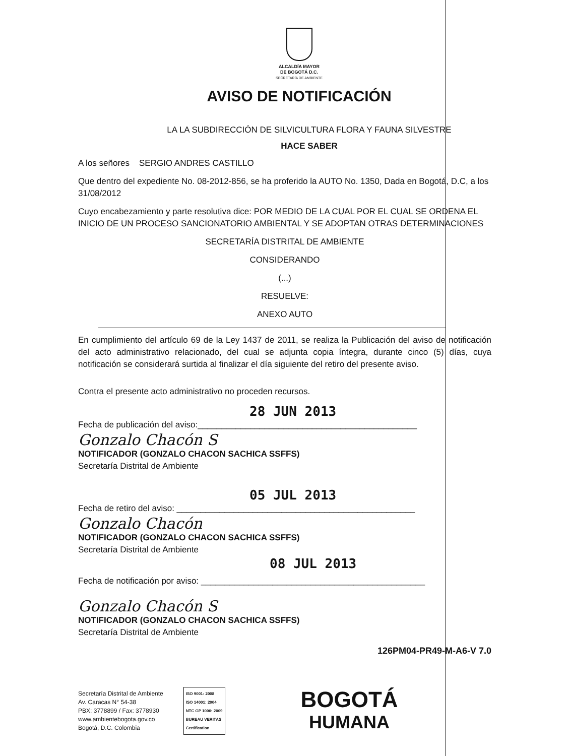ALCALDÍA MAYOR
DE BOGOTÁ D.C.
SECRETARÍA DE AMBIENTE
AVISO DE NOTIFICACIÓN
LA LA SUBDIRECCIÓN DE SILVICULTURA FLORA Y FAUNA SILVESTRE
HACE SABER
A los señores SERGIO ANDRES CASTILLO
Que dentro del expediente No. 08-2012-856, se ha proferido la AUTO No. 1350, Dada en Bogotá, D.C, a los 31/08/2012
Cuyo encabezamiento y parte resolutiva dice: POR MEDIO DE LA CUAL POR EL CUAL SE ORDENA EL INICIO DE UN PROCESO SANCIONATORIO AMBIENTAL Y SE ADOPTAN OTRAS DETERMINACIONES
SECRETARÍA DISTRITAL DE AMBIENTE
CONSIDERANDO
(...)
RESUELVE:
ANEXO AUTO
En cumplimiento del artículo 69 de la Ley 1437 de 2011, se realiza la Publicación del aviso de notificación del acto administrativo relacionado, del cual se adjunta copia íntegra, durante cinco (5) días, cuya notificación se considerará surtida al finalizar el día siguiente del retiro del presente aviso.
Contra el presente acto administrativo no proceden recursos.
28 JUN 2013
Fecha de publicación del aviso:______________________________________________
Gonzalo Chacón S
NOTIFICADOR (GONZALO CHACON SACHICA SSFFS)
Secretaría Distrital de Ambiente
05 JUL 2013
Fecha de retiro del aviso: __________________________________________________
Gonzalo Chacón
NOTIFICADOR (GONZALO CHACON SACHICA SSFFS)
Secretaría Distrital de Ambiente
08 JUL 2013
Fecha de notificación por aviso: _______________________________________________
Gonzalo Chacón S
NOTIFICADOR (GONZALO CHACON SACHICA SSFFS)
Secretaría Distrital de Ambiente
126PM04-PR49-M-A6-V 7.0
Secretaría Distrital de Ambiente
Av. Caracas N° 54-38
PBX: 3778899 / Fax: 3778930
www.ambientebogota.gov.co
Bogotá, D.C. Colombia
ISO 9001: 2008
ISO 14001: 2004
NTC GP 1000: 2009
BUREAU VERITAS
Certification
BOGOTÁ
HUMANA